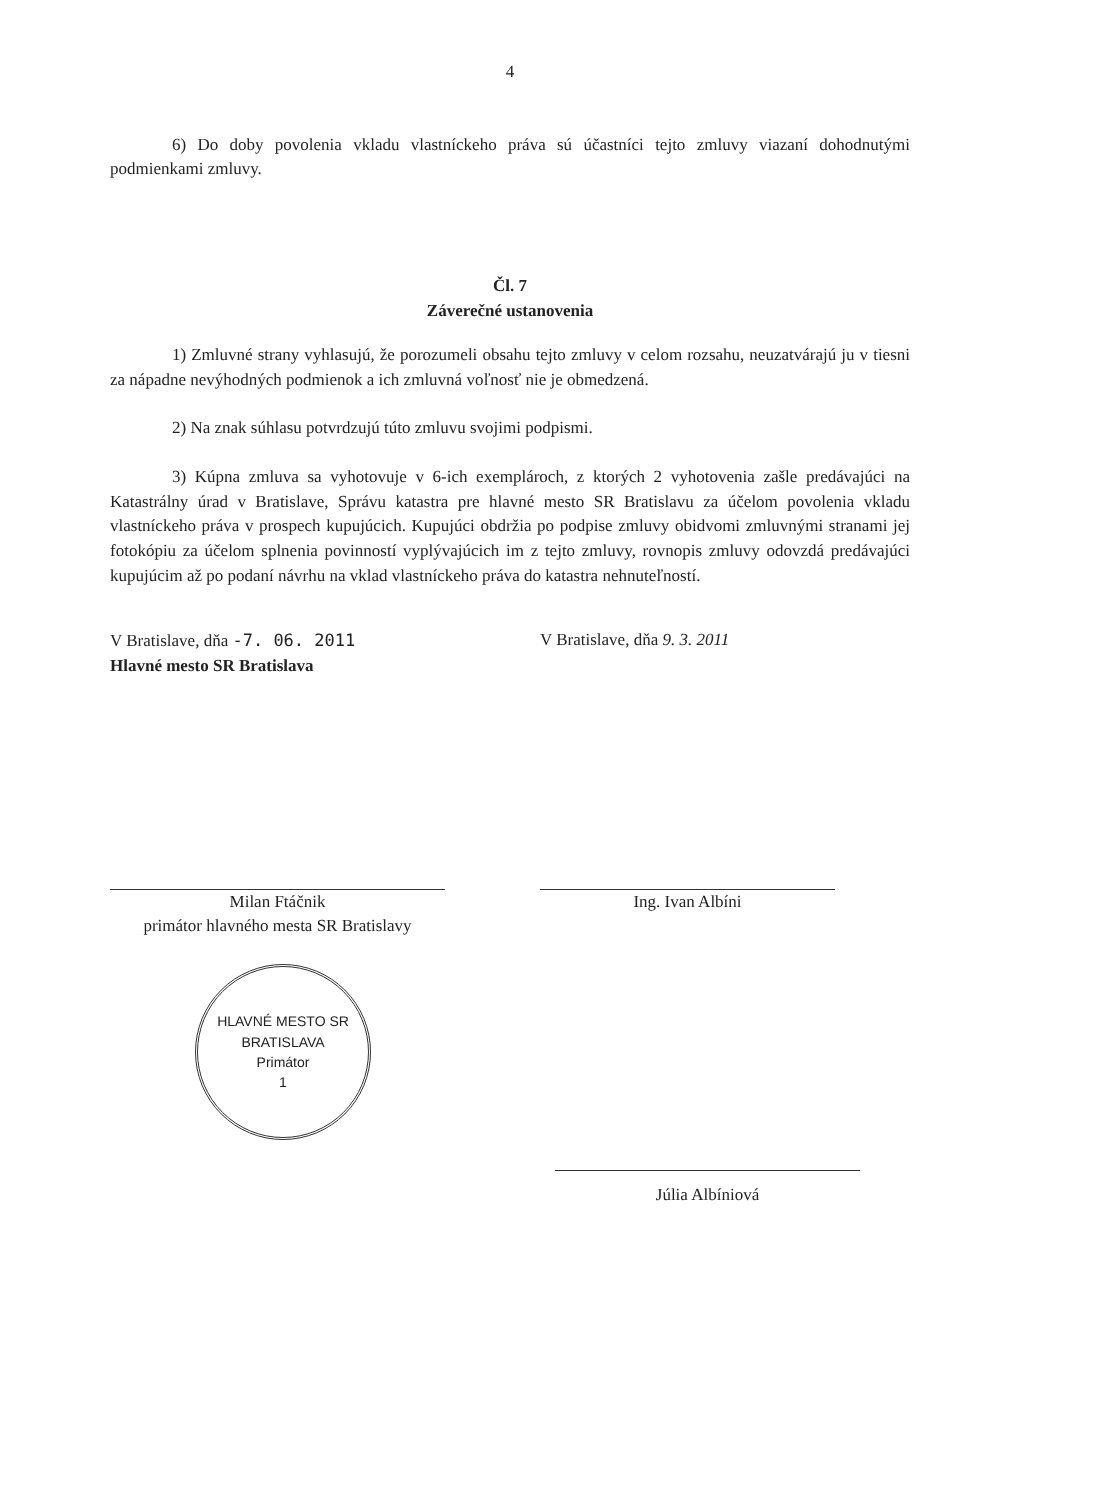4
6) Do doby povolenia vkladu vlastníckeho práva sú účastníci tejto zmluvy viazaní dohodnutými podmienkami zmluvy.
Čl. 7
Záverečné ustanovenia
1) Zmluvné strany vyhlasujú, že porozumeli obsahu tejto zmluvy v celom rozsahu, neuzatvárajú ju v tiesni za nápadne nevýhodných podmienok a ich zmluvná voľnosť nie je obmedzená.
2) Na znak súhlasu potvrdzujú túto zmluvu svojimi podpismi.
3) Kúpna zmluva sa vyhotovuje v 6-ich exemplároch, z ktorých 2 vyhotovenia zašle predávajúci na Katastrálny úrad v Bratislave, Správu katastra pre hlavné mesto SR Bratislavu za účelom povolenia vkladu vlastníckeho práva v prospech kupujúcich. Kupujúci obdržia po podpise zmluvy obidvomi zmluvnými stranami jej fotokópiu za účelom splnenia povinností vyplývajúcich im z tejto zmluvy, rovnopis zmluvy odovzdá predávajúci kupujúcim až po podaní návrhu na vklad vlastníckeho práva do katastra nehnuteľností.
V Bratislave, dňa -7. 06. 2011
Hlavné mesto SR Bratislava
V Bratislave, dňa 9. 3. 2011
Milan Ftáčnik
primátor hlavného mesta SR Bratislavy
Ing. Ivan Albíni
HLAVNÉ MESTO SR BRATISLAVA
Primátor
1
Júlia Albíniová